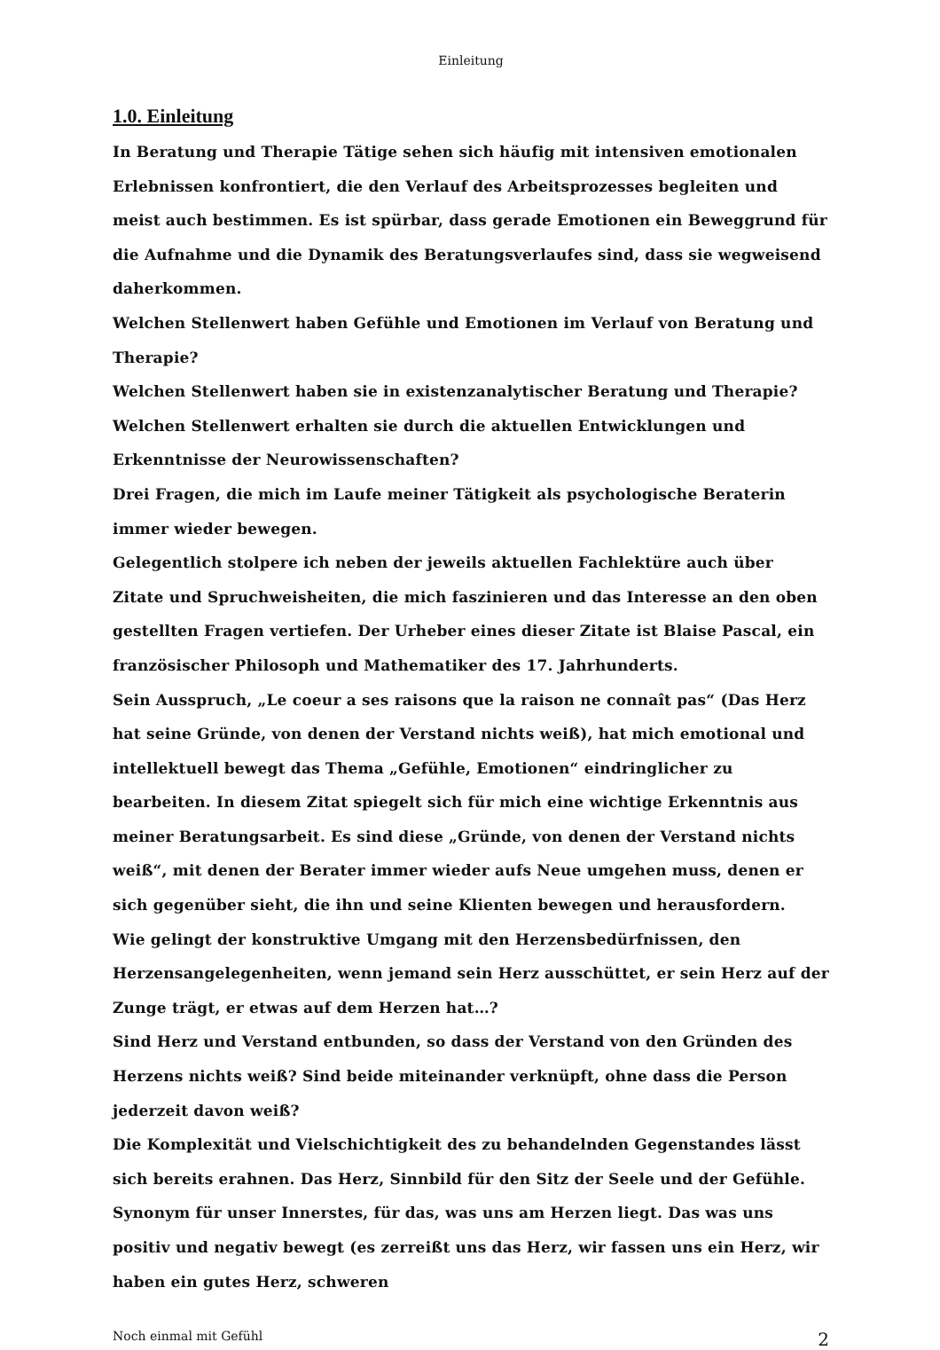Einleitung
1.0. Einleitung
In Beratung und Therapie Tätige sehen sich häufig mit intensiven emotionalen Erlebnissen konfrontiert, die den Verlauf des Arbeitsprozesses begleiten und meist auch bestimmen. Es ist spürbar, dass gerade Emotionen ein Beweggrund für die Aufnahme und die Dynamik des Beratungsverlaufes sind, dass sie wegweisend daherkommen.
Welchen Stellenwert haben Gefühle und Emotionen im Verlauf von Beratung und Therapie?
Welchen Stellenwert haben sie in existenzanalytischer Beratung und Therapie?
Welchen Stellenwert erhalten sie durch die aktuellen Entwicklungen und Erkenntnisse der Neurowissenschaften?
Drei Fragen, die mich im Laufe meiner Tätigkeit als psychologische Beraterin immer wieder bewegen.
Gelegentlich stolpere ich neben der jeweils aktuellen Fachlektüre auch über Zitate und Spruchweisheiten, die mich faszinieren und das Interesse an den oben gestellten Fragen vertiefen. Der Urheber eines dieser Zitate ist Blaise Pascal, ein französischer Philosoph und Mathematiker des 17. Jahrhunderts.
Sein Ausspruch, „Le coeur a ses raisons que la raison ne connaît pas“ (Das Herz hat seine Gründe, von denen der Verstand nichts weiß), hat mich emotional und intellektuell bewegt das Thema „Gefühle, Emotionen“ eindringlicher zu bearbeiten. In diesem Zitat spiegelt sich für mich eine wichtige Erkenntnis aus meiner Beratungsarbeit. Es sind diese „Gründe, von denen der Verstand nichts weiß“, mit denen der Berater immer wieder aufs Neue umgehen muss, denen er sich gegenüber sieht, die ihn und seine Klienten bewegen und herausfordern.
Wie gelingt der konstruktive Umgang mit den Herzensbedürfnissen, den Herzensangelegenheiten, wenn jemand sein Herz ausschüttet, er sein Herz auf der Zunge trägt, er etwas auf dem Herzen hat…?
Sind Herz und Verstand entbunden, so dass der Verstand von den Gründen des Herzens nichts weiß? Sind beide miteinander verknüpft, ohne dass die Person jederzeit davon weiß?
Die Komplexität und Vielschichtigkeit des zu behandelnden Gegenstandes lässt sich bereits erahnen. Das Herz, Sinnbild für den Sitz der Seele und der Gefühle. Synonym für unser Innerstes, für das, was uns am Herzen liegt. Das was uns positiv und negativ bewegt (es zerreißt uns das Herz, wir fassen uns ein Herz, wir haben ein gutes Herz, schweren
Noch einmal mit Gefühl 2